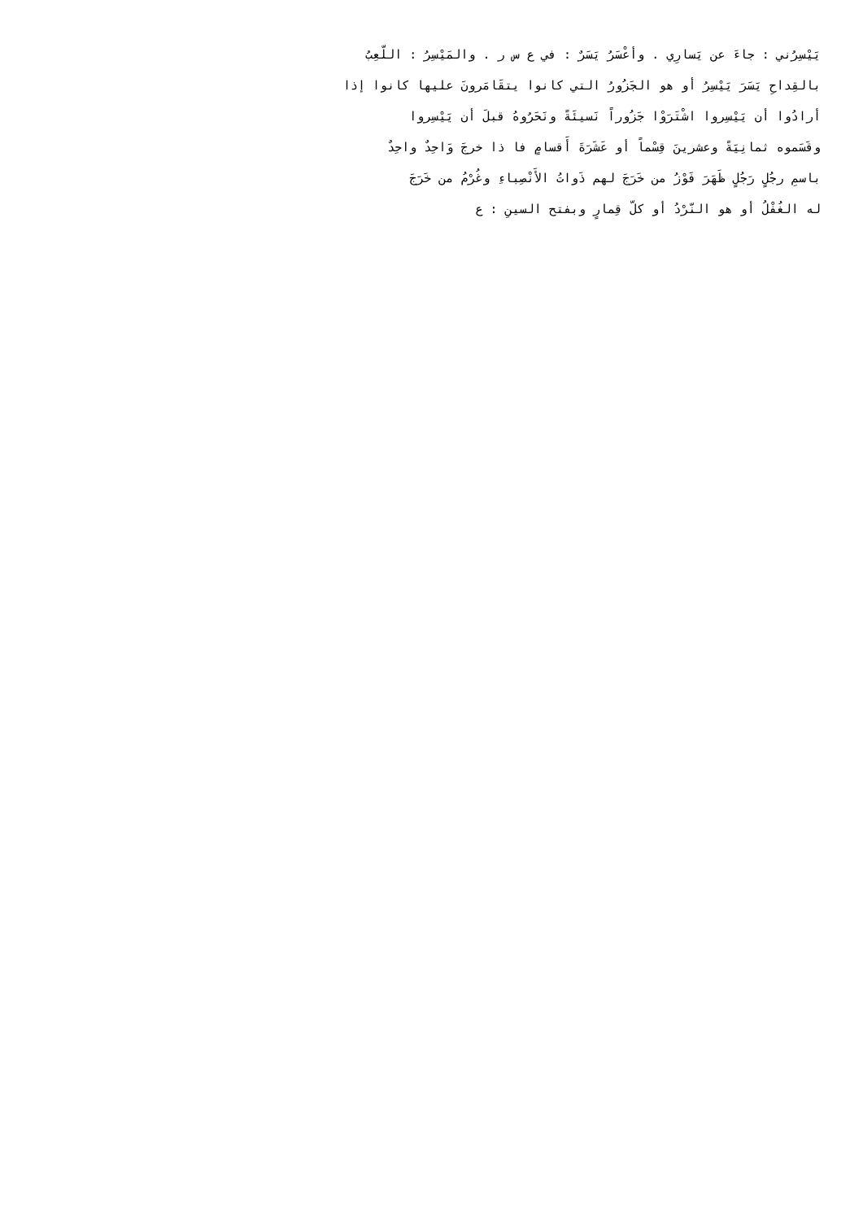يَيْسِرُني : جاءَ عن يَسارِي . وأعْسَرُ يَسَرٌ : في ع س ر . والمَيْسِرُ : اللّعِبُ
بالقِداحِ يَسَرَ يَيْسِرُ أو هو الجَزُورُ التي كانوا يتقَامَرونَ عليها كانوا إذا
أرادُوا أن يَيْسِروا اشْتَرَوْا جَزُوراً نَسيئَةً ونَحَرُوهُ قبلَ أن يَيْسِروا
وقَسَموه ثمانِيَةً وعشرينَ قِسْماً أو عَشَرَةَ أَقسامٍ فا ذا خرجَ وَاحِدٌ واحِدٌ
باسمِ رجُلٍ رَجُلٍ ظَهَرَ فَوْزُ من خَرَجَ لهم ذَواتُ الأَنْصِباءِ وغُرْمُ من خَرَجَ
له الغُفْلُ أو هو النّرْدُ أو كلّ قِمارٍ وبفتح السينِ : ع